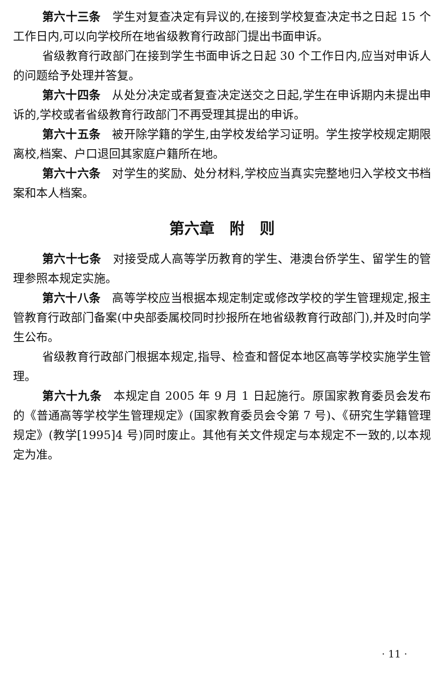第六十三条　学生对复查决定有异议的,在接到学校复查决定书之日起 15 个工作日内,可以向学校所在地省级教育行政部门提出书面申诉。
省级教育行政部门在接到学生书面申诉之日起 30 个工作日内,应当对申诉人的问题给予处理并答复。
第六十四条　从处分决定或者复查决定送交之日起,学生在申诉期内未提出申诉的,学校或者省级教育行政部门不再受理其提出的申诉。
第六十五条　被开除学籍的学生,由学校发给学习证明。学生按学校规定期限离校,档案、户口退回其家庭户籍所在地。
第六十六条　对学生的奖励、处分材料,学校应当真实完整地归入学校文书档案和本人档案。
第六章　附　则
第六十七条　对接受成人高等学历教育的学生、港澳台侨学生、留学生的管理参照本规定实施。
第六十八条　高等学校应当根据本规定制定或修改学校的学生管理规定,报主管教育行政部门备案(中央部委属校同时抄报所在地省级教育行政部门),并及时向学生公布。
省级教育行政部门根据本规定,指导、检查和督促本地区高等学校实施学生管理。
第六十九条　本规定自 2005 年 9 月 1 日起施行。原国家教育委员会发布的《普通高等学校学生管理规定》(国家教育委员会令第 7 号)、《研究生学籍管理规定》(教学[1995]4 号)同时废止。其他有关文件规定与本规定不一致的,以本规定为准。
· 11 ·